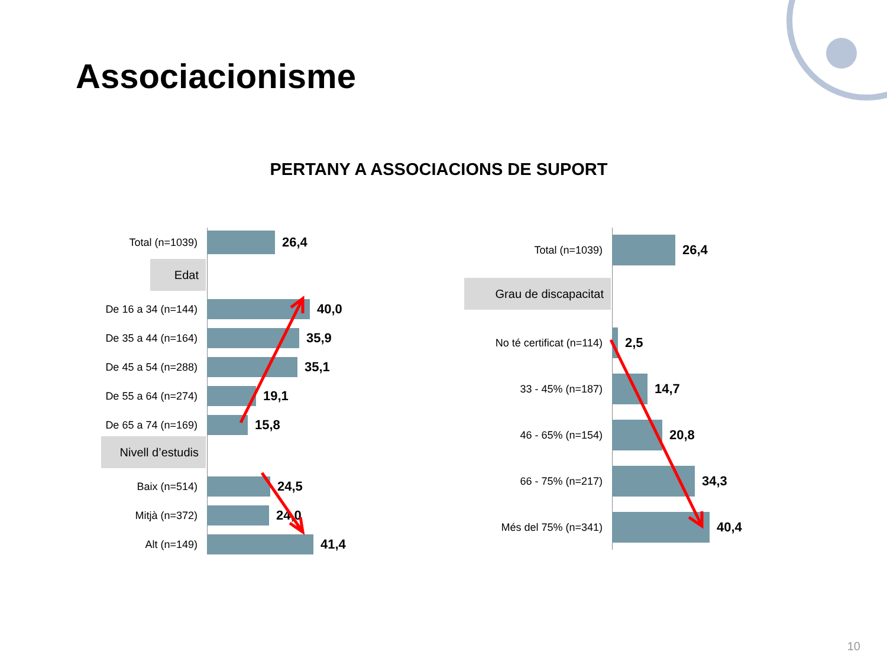Associacionisme
PERTANY A ASSOCIACIONS DE SUPORT
Total (n=1039)
26,4
Edat
De 16 a 34 (n=144)
40,0
De 35 a 44 (n=164)
35,9
De 45 a 54 (n=288)
35,1
De 55 a 64 (n=274)
19,1
De 65 a 74 (n=169)
15,8
Nivell d’estudis
Baix (n=514)
24,5
Mitjà (n=372)
24,0
Alt (n=149)
41,4
Total (n=1039)
26,4
Grau de discapacitat
No té certificat (n=114)
2,5
33 - 45% (n=187)
14,7
46 - 65% (n=154)
20,8
66 - 75% (n=217)
34,3
Més del 75% (n=341)
40,4
10